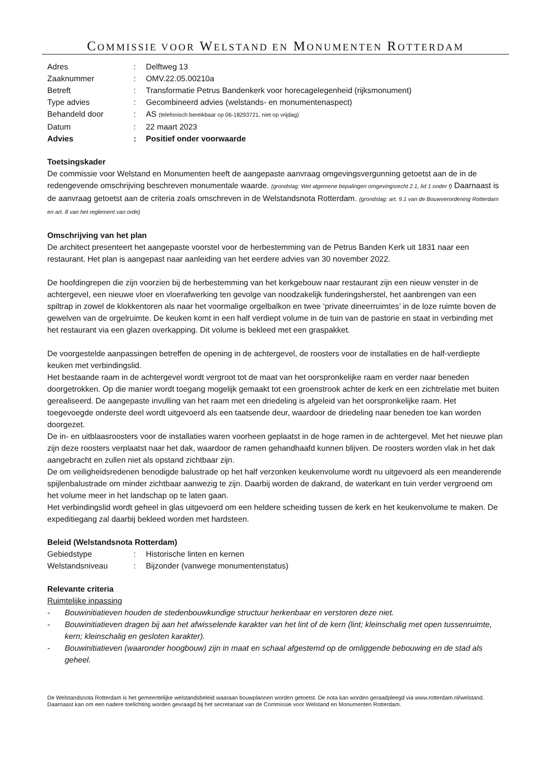COMMISSIE VOOR WELSTAND EN MONUMENTEN ROTTERDAM
Adres
:
Delftweg 13
Zaaknummer
:
OMV.22.05.00210a
Betreft
:
Transformatie Petrus Bandenkerk voor horecagelegenheid (rijksmonument)
Type advies
:
Gecombineerd advies (welstands- en monumentenaspect)
Behandeld door
:
AS (telefonisch bereikbaar op 06-18293721, niet op vrijdag)
Datum
:
22 maart 2023
Advies
:
Positief onder voorwaarde
Toetsingskader
De commissie voor Welstand en Monumenten heeft de aangepaste aanvraag omgevingsvergunning getoetst aan de in de redengevende omschrijving beschreven monumentale waarde. (grondslag: Wet algemene bepalingen omgevingsrecht 2.1, lid 1 onder f) Daarnaast is de aanvraag getoetst aan de criteria zoals omschreven in de Welstandsnota Rotterdam. (grondslag: art. 9.1 van de Bouwverordening Rotterdam en art. 8 van het reglement van orde)
Omschrijving van het plan
De architect presenteert het aangepaste voorstel voor de herbestemming van de Petrus Banden Kerk uit 1831 naar een restaurant. Het plan is aangepast naar aanleiding van het eerdere advies van 30 november 2022.
De hoofdingrepen die zijn voorzien bij de herbestemming van het kerkgebouw naar restaurant zijn een nieuw venster in de achtergevel, een nieuwe vloer en vloerafwerking ten gevolge van noodzakelijk funderingsherstel, het aanbrengen van een spiltrap in zowel de klokkentoren als naar het voormalige orgelbalkon en twee ‘private dineerruimtes’ in de loze ruimte boven de gewelven van de orgelruimte. De keuken komt in een half verdiept volume in de tuin van de pastorie en staat in verbinding met het restaurant via een glazen overkapping. Dit volume is bekleed met een graspakket.
De voorgestelde aanpassingen betreffen de opening in de achtergevel, de roosters voor de installaties en de half-verdiepte keuken met verbindingslid.
Het bestaande raam in de achtergevel wordt vergroot tot de maat van het oorspronkelijke raam en verder naar beneden doorgetrokken. Op die manier wordt toegang mogelijk gemaakt tot een groenstrook achter de kerk en een zichtrelatie met buiten gerealiseerd. De aangepaste invulling van het raam met een driedeling is afgeleid van het oorspronkelijke raam. Het toegevoegde onderste deel wordt uitgevoerd als een taatsende deur, waardoor de driedeling naar beneden toe kan worden doorgezet.
De in- en uitblaasroosters voor de installaties waren voorheen geplaatst in de hoge ramen in de achtergevel. Met het nieuwe plan zijn deze roosters verplaatst naar het dak, waardoor de ramen gehandhaafd kunnen blijven. De roosters worden vlak in het dak aangebracht en zullen niet als opstand zichtbaar zijn.
De om veiligheidsredenen benodigde balustrade op het half verzonken keukenvolume wordt nu uitgevoerd als een meanderende spijlenbalustrade om minder zichtbaar aanwezig te zijn. Daarbij worden de dakrand, de waterkant en tuin verder vergroend om het volume meer in het landschap op te laten gaan.
Het verbindingslid wordt geheel in glas uitgevoerd om een heldere scheiding tussen de kerk en het keukenvolume te maken. De expeditiegang zal daarbij bekleed worden met hardsteen.
Beleid (Welstandsnota Rotterdam)
Gebiedstype
:
Historische linten en kernen
Welstandsniveau
:
Bijzonder (vanwege monumentenstatus)
Relevante criteria
Ruimtelijke inpassing
-
Bouwinitiatieven houden de stedenbouwkundige structuur herkenbaar en verstoren deze niet.
-
Bouwinitiatieven dragen bij aan het afwisselende karakter van het lint of de kern (lint; kleinschalig met open tussenruimte, kern; kleinschalig en gesloten karakter).
-
Bouwinitiatieven (waaronder hoogbouw) zijn in maat en schaal afgestemd op de omliggende bebouwing en de stad als geheel.
De Welstandsnota Rotterdam is het gemeentelijke welstandsbeleid waaraan bouwplannen worden getoetst. De nota kan worden geraadpleegd via www.rotterdam.nl/welstand. Daarnaast kan om een nadere toelichting worden gevraagd bij het secretariaat van de Commissie voor Welstand en Monumenten Rotterdam.